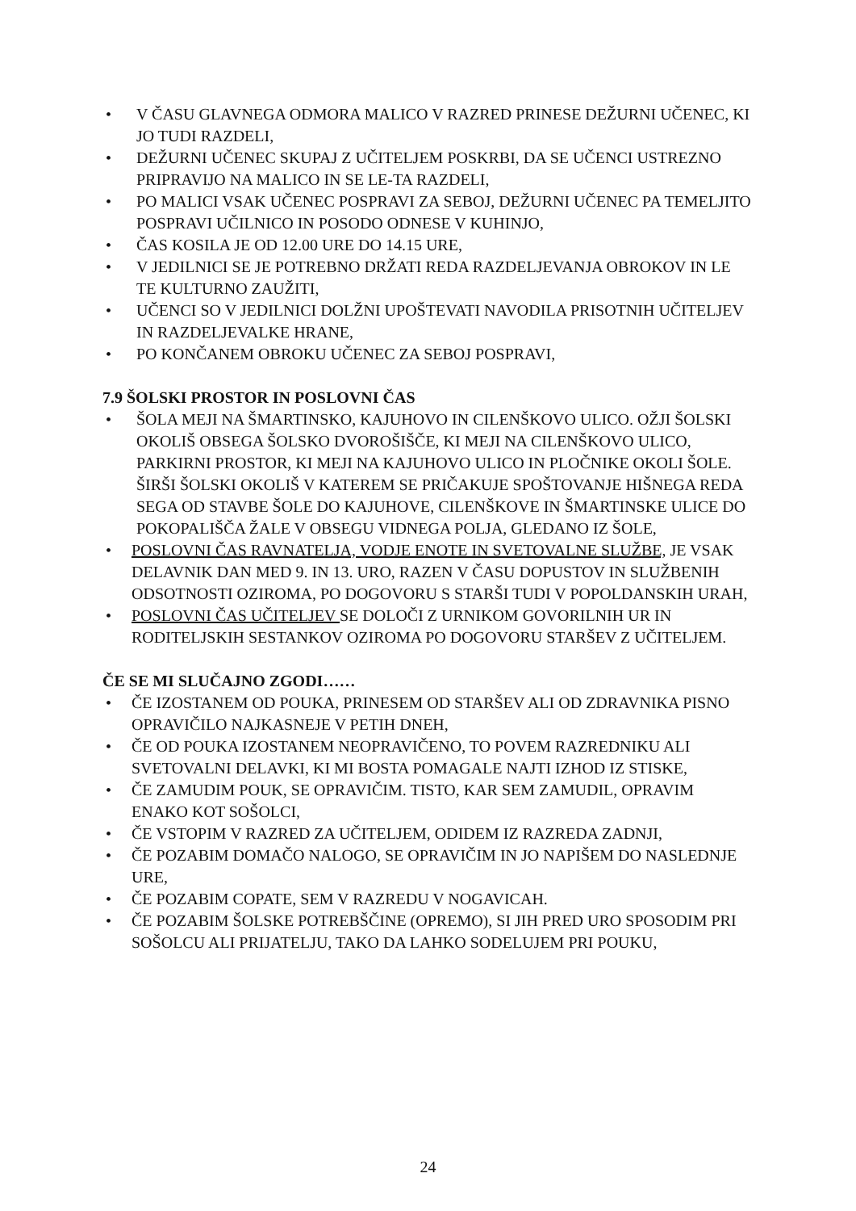• V ČASU GLAVNEGA ODMORA MALICO V RAZRED PRINESE DEŽURNI UČENEC, KI JO TUDI RAZDELI,
• DEŽURNI UČENEC SKUPAJ Z UČITELJEM POSKRBI, DA SE UČENCI USTREZNO PRIPRAVIJO NA MALICO IN SE LE-TA RAZDELI,
• PO MALICI VSAK UČENEC POSPRAVI ZA SEBOJ, DEŽURNI UČENEC PA TEMELJITO POSPRAVI UČILNICO IN POSODO ODNESE V KUHINJO,
• ČAS KOSILA JE OD 12.00 URE DO 14.15 URE,
• V JEDILNICI SE JE POTREBNO DRŽATI REDA RAZDELJEVANJA OBROKOV IN LE TE KULTURNO ZAUŽITI,
• UČENCI SO V JEDILNICI DOLŽNI UPOŠTEVATI NAVODILA PRISOTNIH UČITELJEV IN RAZDELJEVALKE HRANE,
• PO KONČANEM OBROKU UČENEC ZA SEBOJ POSPRAVI,
7.9 ŠOLSKI PROSTOR IN POSLOVNI ČAS
• ŠOLA MEJI NA ŠMARTINSKO, KAJUHOVO IN CILENŠKOVO ULICO. OŽJI ŠOLSKI OKOLIŠ OBSEGA ŠOLSKO DVOROŠIŠČE, KI MEJI NA CILENŠKOVO ULICO, PARKIRNI PROSTOR, KI MEJI NA KAJUHOVO ULICO IN PLOČNIKE OKOLI ŠOLE. ŠIRŠI ŠOLSKI OKOLIŠ V KATEREM SE PRIČAKUJE SPOŠTOVANJE HIŠNEGA REDA SEGA OD STAVBE ŠOLE DO KAJUHOVE, CILENŠKOVE IN ŠMARTINSKE ULICE DO POKOPALIŠČA ŽALE V OBSEGU VIDNEGA POLJA, GLEDANO IZ ŠOLE,
• POSLOVNI ČAS RAVNATELJA, VODJE ENOTE IN SVETOVALNE SLUŽBE, JE VSAK DELAVNIK DAN MED 9. IN 13. URO, RAZEN V ČASU DOPUSTOV IN SLUŽBENIH ODSOTNOSTI OZIROMA, PO DOGOVORU S STARŠI TUDI V POPOLDANSKIH URAH,
• POSLOVNI ČAS UČITELJEV SE DOLOČI Z URNIKOM GOVORILNIH UR IN RODITELJSKIH SESTANKOV OZIROMA PO DOGOVORU STARŠEV Z UČITELJEM.
ČE SE MI SLUČAJNO ZGODI……
• ČE IZOSTANEM OD POUKA, PRINESEM OD STARŠEV ALI OD ZDRAVNIKA PISNO OPRAVIČILO NAJKASNEJE V PETIH DNEH,
• ČE OD POUKA IZOSTANEM NEOPRAVIČENO, TO POVEM RAZREDNIKU ALI SVETOVALNI DELAVKI, KI MI BOSTA POMAGALE NAJTI IZHOD IZ STISKE,
• ČE ZAMUDIM POUK, SE OPRAVIČIM. TISTO, KAR SEM ZAMUDIL, OPRAVIM ENAKO KOT SOŠOLCI,
• ČE VSTOPIM V RAZRED ZA UČITELJEM, ODIDEM IZ RAZREDA ZADNJI,
• ČE POZABIM DOMAČO NALOGO, SE OPRAVIČIM IN JO NAPIŠEM DO NASLEDNJE URE,
• ČE POZABIM COPATE, SEM V RAZREDU V NOGAVICAH.
• ČE POZABIM ŠOLSKE POTREBŠČINE (OPREMO), SI JIH PRED URO SPOSODIM PRI SOŠOLCU ALI PRIJATELJU, TAKO DA LAHKO SODELUJEM PRI POUKU,
24